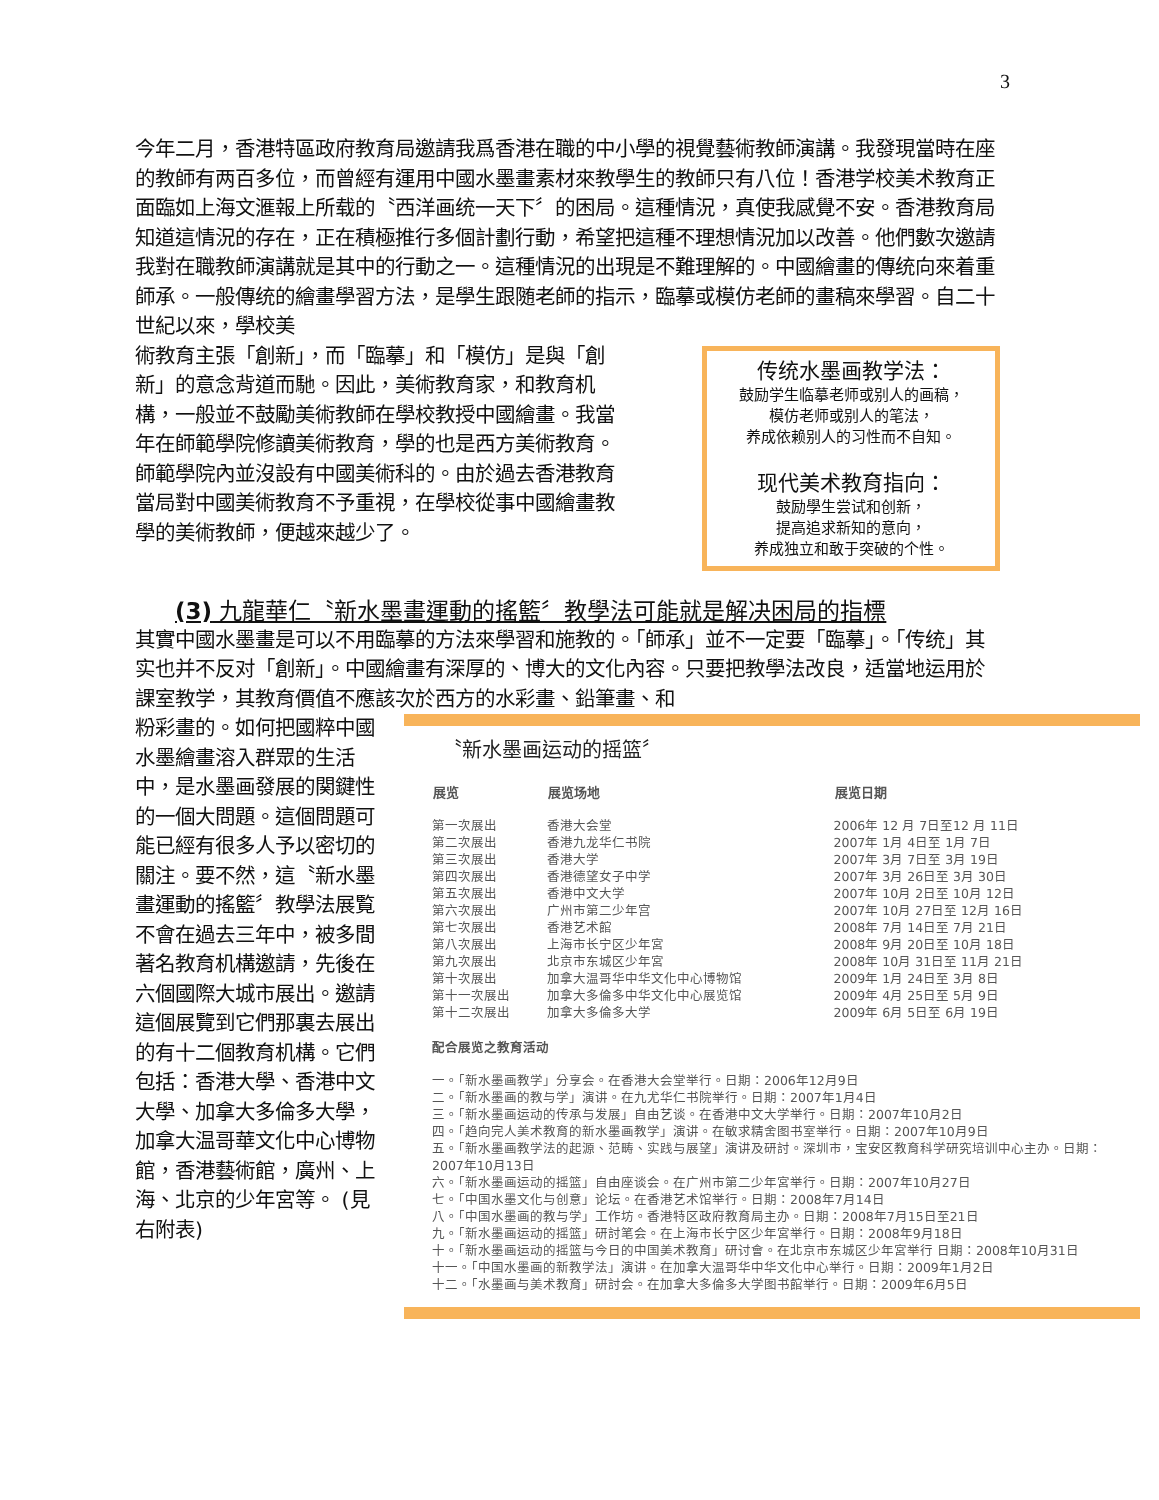3
今年二月，香港特區政府教育局邀請我爲香港在職的中小學的視覺藝術教師演講。我發現當時在座的教師有两百多位，而曾經有運用中國水墨畫素材來教學生的教師只有八位！香港学校美术教育正面臨如上海文滙報上所载的〝西洋画统一天下〞的困局。這種情況，真使我感覺不安。香港教育局知道這情況的存在，正在積極推行多個計劃行動，希望把這種不理想情況加以改善。他們數次邀請我對在職教師演講就是其中的行動之一。這種情況的出現是不難理解的。中國繪畫的傳统向來着重師承。一般傳统的繪畫學習方法，是學生跟随老師的指示，臨摹或模仿老師的畫稿來學習。自二十世紀以來，學校美
術教育主張「創新」，而「臨摹」和「模仿」是與「創新」的意念背道而馳。因此，美術教育家，和教育机構，一般並不鼓勵美術教師在學校教授中國繪畫。我當年在師範學院修讀美術教育，學的也是西方美術教育。師範學院內並沒設有中國美術科的。由於過去香港教育當局對中國美術教育不予重視，在學校從事中國繪畫教學的美術教師，便越來越少了。
传统水墨画教学法：
鼓励学生临摹老师或别人的画稿，
模仿老师或别人的笔法，
养成依赖别人的习性而不自知。
现代美术教育指向：
鼓励學生尝试和创新，
提高追求新知的意向，
养成独立和敢于突破的个性。
(3) 九龍華仁〝新水墨畫運動的搖籃〞教學法可能就是解决困局的指標
其實中國水墨畫是可以不用臨摹的方法來學習和施教的。「師承」並不一定要「臨摹」。「传统」其实也并不反对「創新」。中國繪畫有深厚的、博大的文化內容。只要把教學法改良，适當地运用於課室教学，其教育價值不應該次於西方的水彩畫、鉛筆畫、和
粉彩畫的。如何把國粹中國水墨繪畫溶入群眾的生活中，是水墨画發展的関鍵性的一個大問題。這個問題可能已經有很多人予以密切的關注。要不然，這〝新水墨畫運動的搖籃〞教學法展覧不會在過去三年中，被多間著名教育机構邀請，先後在六個國際大城市展出。邀請這個展覽到它們那裏去展出的有十二個教育机構。它們包括：香港大學、香港中文大學、加拿大多倫多大學，加拿大温哥華文化中心博物館，香港藝術館，廣州、上海、北京的少年宮等。 (見右附表)
〝新水墨画运动的摇篮〞
| 展览 | 展览场地 | 展览日期 |
| --- | --- | --- |
| 第一次展出 | 香港大会堂 | 2006年 12 月 7日至12 月 11日 |
| 第二次展出 | 香港九龙华仁书院 | 2007年 1月 4日至 1月 7日 |
| 第三次展出 | 香港大学 | 2007年 3月 7日至 3月 19日 |
| 第四次展出 | 香港德望女子中学 | 2007年 3月 26日至 3月 30日 |
| 第五次展出 | 香港中文大学 | 2007年 10月 2日至 10月 12日 |
| 第六次展出 | 广州市第二少年宫 | 2007年 10月 27日至 12月 16日 |
| 第七次展出 | 香港艺术館 | 2008年 7月 14日至 7月 21日 |
| 第八次展出 | 上海市长宁区少年宮 | 2008年 9月 20日至 10月 18日 |
| 第九次展出 | 北京市东城区少年宮 | 2008年 10月 31日至 11月 21日 |
| 第十次展出 | 加拿大温哥华中华文化中心博物馆 | 2009年 1月 24日至 3月 8日 |
| 第十一次展出 | 加拿大多倫多中华文化中心展览馆 | 2009年 4月 25日至 5月 9日 |
| 第十二次展出 | 加拿大多倫多大学 | 2009年 6月 5日至 6月 19日 |
配合展览之教育活动
一。「新水墨画教学」分享会。在香港大会堂举行。日期：2006年12月9日
二。「新水墨画的教与学」演讲。在九尤华仁书院举行。日期：2007年1月4日
三。「新水墨画运动的传承与发展」自由艺谈。在香港中文大学举行。日期：2007年10月2日
四。「趋向完人美术教育的新水墨画教学」演讲。在敏求精舍图书室举行。日期：2007年10月9日
五。「新水墨画教学法的起源、范畴、实践与展望」演讲及研討。深圳市，宝安区教育科学研究培训中心主办。日期：2007年10月13日
六。「新水墨画运动的摇篮」自由座谈会。在广州市第二少年宮举行。日期：2007年10月27日
七。「中国水墨文化与创意」论坛。在香港艺术馆举行。日期：2008年7月14日
八。「中国水墨画的教与学」工作坊。香港特区政府教育局主办。日期：2008年7月15日至21日
九。「新水墨画运动的摇篮」研討笔会。在上海市长宁区少年宮举行。日期：2008年9月18日
十。「新水墨画运动的摇篮与今日的中国美术教育」研讨會。在北京市东城区少年宮举行 日期：2008年10月31日
十一。「中国水墨画的新教学法」演讲。在加拿大温哥华中华文化中心举行。日期：2009年1月2日
十二。「水墨画与美术教育」研討会。在加拿大多倫多大学图书館举行。日期：2009年6月5日